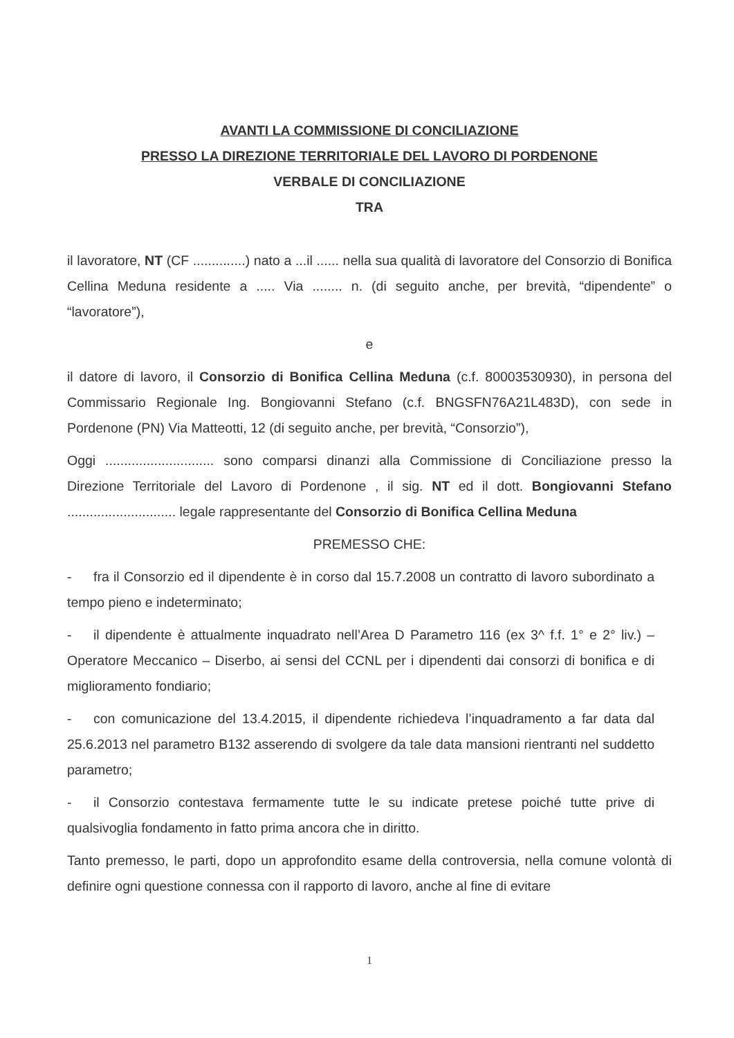AVANTI LA COMMISSIONE DI CONCILIAZIONE
PRESSO LA DIREZIONE TERRITORIALE DEL LAVORO DI PORDENONE
VERBALE DI CONCILIAZIONE
TRA
il lavoratore, NT (CF ..............) nato a ...il ...... nella sua qualità di lavoratore del Consorzio di Bonifica Cellina Meduna residente a ..... Via ........ n. (di seguito anche, per brevità, “dipendente” o “lavoratore”),
e
il datore di lavoro, il Consorzio di Bonifica Cellina Meduna (c.f. 80003530930), in persona del Commissario Regionale Ing. Bongiovanni Stefano (c.f. BNGSFN76A21L483D), con sede in Pordenone (PN) Via Matteotti, 12 (di seguito anche, per brevità, “Consorzio”),
Oggi ............................. sono comparsi dinanzi alla Commissione di Conciliazione presso la Direzione Territoriale del Lavoro di Pordenone , il sig. NT ed il dott. Bongiovanni Stefano ............................. legale rappresentante del Consorzio di Bonifica Cellina Meduna
PREMESSO CHE:
- fra il Consorzio ed il dipendente è in corso dal 15.7.2008 un contratto di lavoro subordinato a tempo pieno e indeterminato;
- il dipendente è attualmente inquadrato nell’Area D Parametro 116 (ex 3^ f.f. 1° e 2° liv.) – Operatore Meccanico – Diserbo, ai sensi del CCNL per i dipendenti dai consorzi di bonifica e di miglioramento fondiario;
- con comunicazione del 13.4.2015, il dipendente richiedeva l’inquadramento a far data dal 25.6.2013 nel parametro B132 asserendo di svolgere da tale data mansioni rientranti nel suddetto parametro;
- il Consorzio contestava fermamente tutte le su indicate pretese poiché tutte prive di qualsivoglia fondamento in fatto prima ancora che in diritto.
Tanto premesso, le parti, dopo un approfondito esame della controversia, nella comune volontà di definire ogni questione connessa con il rapporto di lavoro, anche al fine di evitare
1